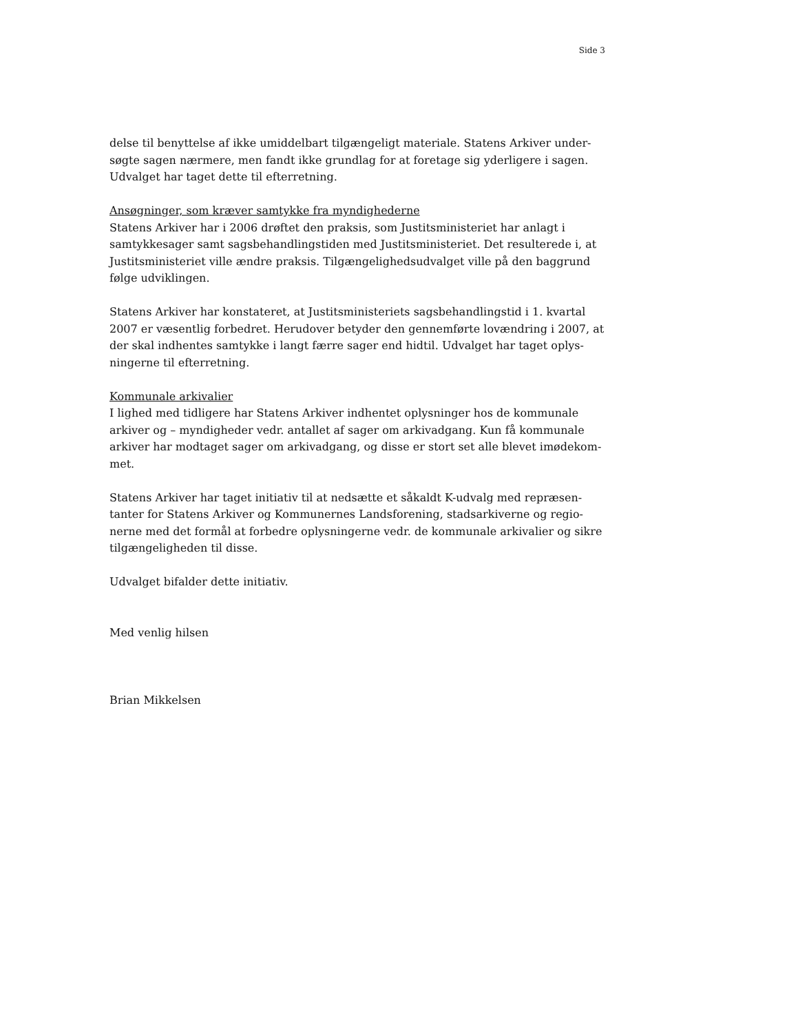Side 3
delse til benyttelse af ikke umiddelbart tilgængeligt materiale. Statens Arkiver under-søgte sagen nærmere, men fandt ikke grundlag for at foretage sig yderligere i sagen. Udvalget har taget dette til efterretning.
Ansøgninger, som kræver samtykke fra myndighederne
Statens Arkiver har i 2006 drøftet den praksis, som Justitsministeriet har anlagt i samtykkesager samt sagsbehandlingstiden med Justitsministeriet. Det resulterede i, at Justitsministeriet ville ændre praksis. Tilgængelighedsudvalget ville på den baggrund følge udviklingen.
Statens Arkiver har konstateret, at Justitsministeriets sagsbehandlingstid i 1. kvartal 2007 er væsentlig forbedret. Herudover betyder den gennemførte lovændring i 2007, at der skal indhentes samtykke i langt færre sager end hidtil. Udvalget har taget oplys-ningerne til efterretning.
Kommunale arkivalier
I lighed med tidligere har Statens Arkiver indhentet oplysninger hos de kommunale arkiver og – myndigheder vedr. antallet af sager om arkivadgang. Kun få kommunale arkiver har modtaget sager om arkivadgang, og disse er stort set alle blevet imødekom-met.
Statens Arkiver har taget initiativ til at nedsætte et såkaldt K-udvalg med repræsen-tanter for Statens Arkiver og Kommunernes Landsforening, stadsarkiverne og regio-nerne med det formål at forbedre oplysningerne vedr. de kommunale arkivalier og sikre tilgængeligheden til disse.
Udvalget bifalder dette initiativ.
Med venlig hilsen
Brian Mikkelsen